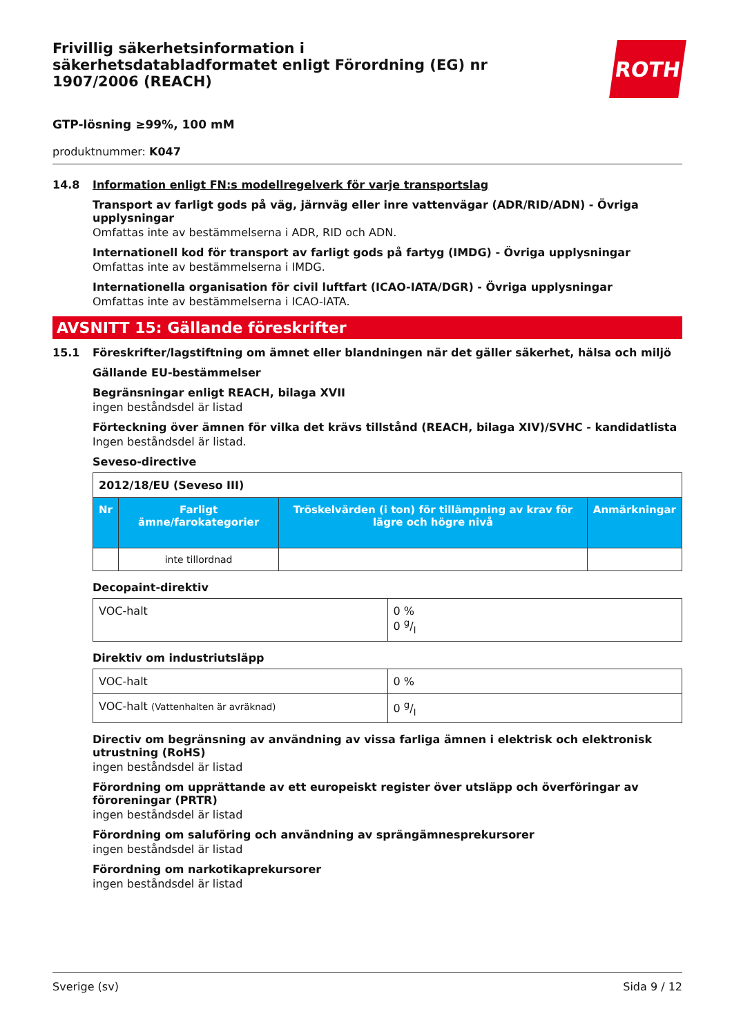Frivillig säkerhetsinformation i säkerhetsdatabladformatet enligt Förordning (EG) nr 1907/2006 (REACH)
ROTH
GTP-lösning ≥99%, 100 mM
produktnummer: K047
14.8 Information enligt FN:s modellregelverk för varje transportslag
Transport av farligt gods på väg, järnväg eller inre vattenvägar (ADR/RID/ADN) - Övriga upplysningar
Omfattas inte av bestämmelserna i ADR, RID och ADN.
Internationell kod för transport av farligt gods på fartyg (IMDG) - Övriga upplysningar
Omfattas inte av bestämmelserna i IMDG.
Internationella organisation för civil luftfart (ICAO-IATA/DGR) - Övriga upplysningar
Omfattas inte av bestämmelserna i ICAO-IATA.
AVSNITT 15: Gällande föreskrifter
15.1 Föreskrifter/lagstiftning om ämnet eller blandningen när det gäller säkerhet, hälsa och miljö
Gällande EU-bestämmelser
Begränsningar enligt REACH, bilaga XVII
ingen beståndsdel är listad
Förteckning över ämnen för vilka det krävs tillstånd (REACH, bilaga XIV)/SVHC - kandidatlista
Ingen beståndsdel är listad.
Seveso-directive
| 2012/18/EU (Seveso III) | | | |
| --- | --- | --- | --- |
| Nr | Farligt ämne/farokategorier | Tröskelvärden (i ton) för tillämpning av krav för lägre och högre nivå | Anmärkningar |
| | inte tillordnad | | |
Decopaint-direktiv
| VOC-halt | 0 % 0 g/l |
Direktiv om industriutsläpp
| VOC-halt | 0 % |
| VOC-halt (Vattenhalten är avräknad) | 0 g/l |
Directiv om begränsning av användning av vissa farliga ämnen i elektrisk och elektronisk utrustning (RoHS)
ingen beståndsdel är listad
Förordning om upprättande av ett europeiskt register över utsläpp och överföringar av föroreningar (PRTR)
ingen beståndsdel är listad
Förordning om saluföring och användning av sprängämnesprekursorer
ingen beståndsdel är listad
Förordning om narkotikaprekursorer
ingen beståndsdel är listad
Sverige (sv) Sida 9 / 12